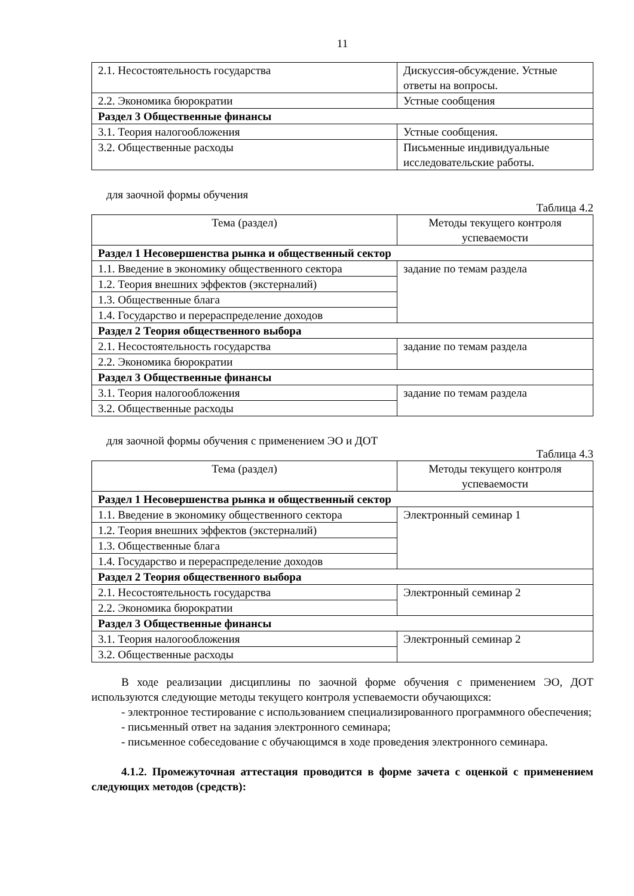11
| 2.1. Несостоятельность государства | Дискуссия-обсуждение. Устные ответы на вопросы. |
| 2.2. Экономика бюрократии | Устные сообщения |
| Раздел 3 Общественные финансы | |
| 3.1. Теория налогообложения | Устные сообщения. |
| 3.2. Общественные расходы | Письменные индивидуальные исследовательские работы. |
для заочной формы обучения
Таблица 4.2
| Тема (раздел) | Методы текущего контроля успеваемости |
| --- | --- |
| Раздел 1 Несовершенства рынка и общественный сектор | |
| 1.1. Введение в экономику общественного сектора | задание по темам раздела |
| 1.2. Теория внешних эффектов (экстерналий) | |
| 1.3. Общественные блага | |
| 1.4. Государство и перераспределение доходов | |
| Раздел 2 Теория общественного выбора | |
| 2.1. Несостоятельность государства | задание по темам раздела |
| 2.2. Экономика бюрократии | |
| Раздел 3 Общественные финансы | |
| 3.1. Теория налогообложения | задание по темам раздела |
| 3.2. Общественные расходы | |
для заочной формы обучения с применением ЭО и ДОТ
Таблица 4.3
| Тема (раздел) | Методы текущего контроля успеваемости |
| --- | --- |
| Раздел 1 Несовершенства рынка и общественный сектор | |
| 1.1. Введение в экономику общественного сектора | Электронный семинар 1 |
| 1.2. Теория внешних эффектов (экстерналий) | |
| 1.3. Общественные блага | |
| 1.4. Государство и перераспределение доходов | |
| Раздел 2 Теория общественного выбора | |
| 2.1. Несостоятельность государства | Электронный семинар 2 |
| 2.2. Экономика бюрократии | |
| Раздел 3 Общественные финансы | |
| 3.1. Теория налогообложения | Электронный семинар 2 |
| 3.2. Общественные расходы | |
В ходе реализации дисциплины по заочной форме обучения с применением ЭО, ДОТ используются следующие методы текущего контроля успеваемости обучающихся:
- электронное тестирование с использованием специализированного программного обеспечения;
- письменный ответ на задания электронного семинара;
- письменное собеседование с обучающимся в ходе проведения электронного семинара.
4.1.2. Промежуточная аттестация проводится в форме зачета с оценкой с применением следующих методов (средств):